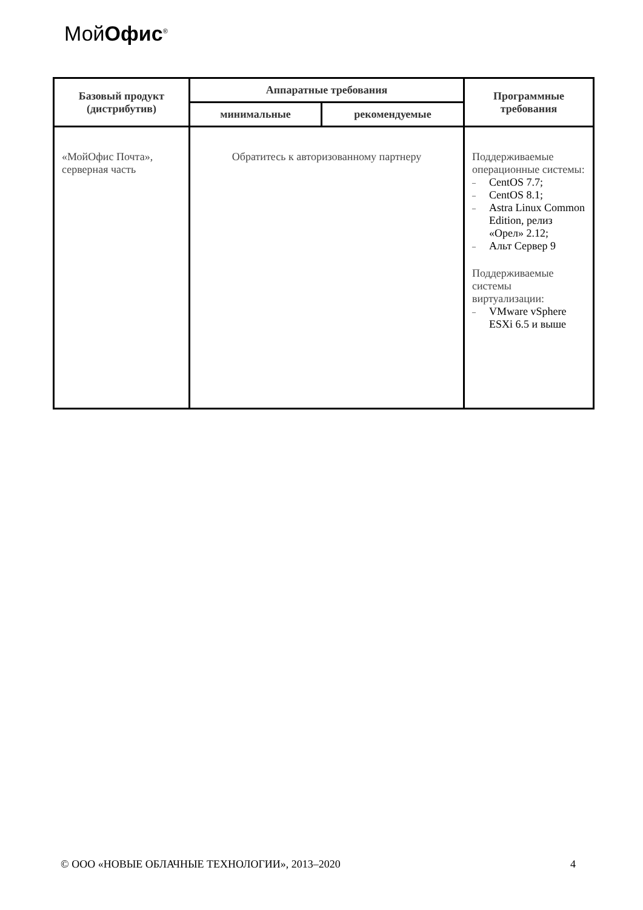МойОфис<sup>®</sup>
| Базовый продукт (дистрибутив) | Аппаратные требования | | Программные требования |
| --- | --- | --- | --- |
| | минимальные | рекомендуемые | |
| «МойОфис Почта», серверная часть | Обратитесь к авторизованному партнеру | | Поддерживаемые операционные системы: – CentOS 7.7; – CentOS 8.1; – Astra Linux Common Edition, релиз «Орел» 2.12; – Альт Сервер 9 Поддерживаемые системы виртуализации: – VMware vSphere ESXi 6.5 и выше |
© ООО «НОВЫЕ ОБЛАЧНЫЕ ТЕХНОЛОГИИ», 2013–2020 4